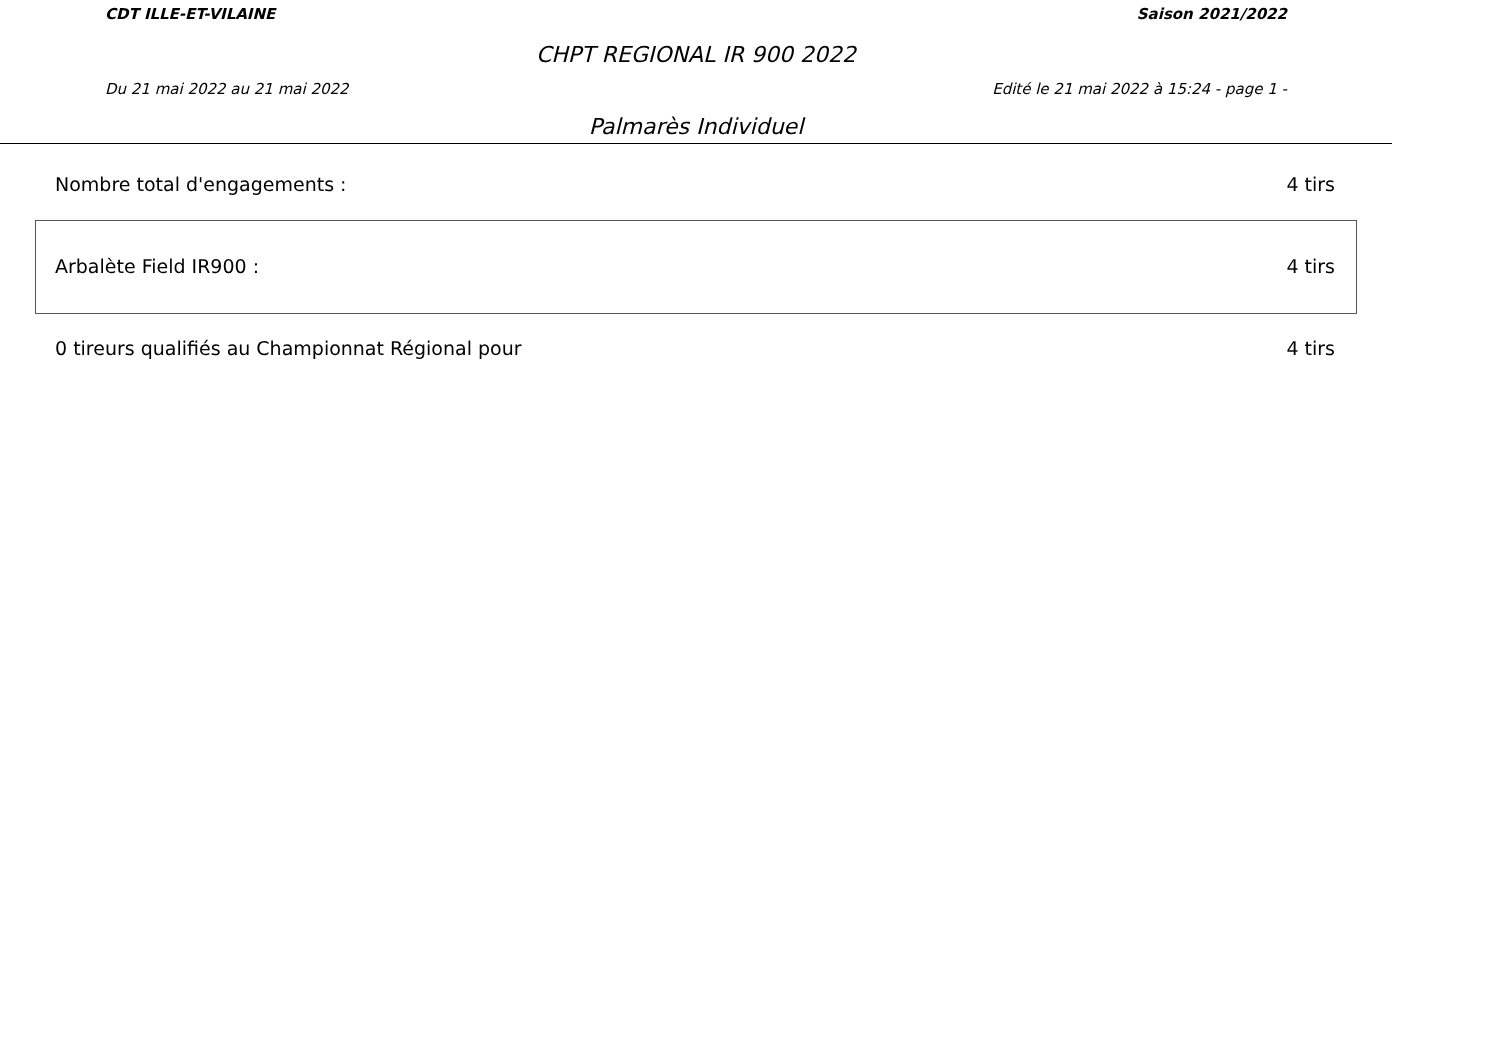CDT ILLE-ET-VILAINE Saison 2021/2022
CHPT REGIONAL IR 900 2022
Du 21 mai 2022 au 21 mai 2022 Edité le 21 mai 2022 à 15:24 - page 1 -
Palmarès Individuel
Nombre total d'engagements : 4 tirs
Arbalète Field IR900 : 4 tirs
0 tireurs qualifiés au Championnat Régional pour 4 tirs